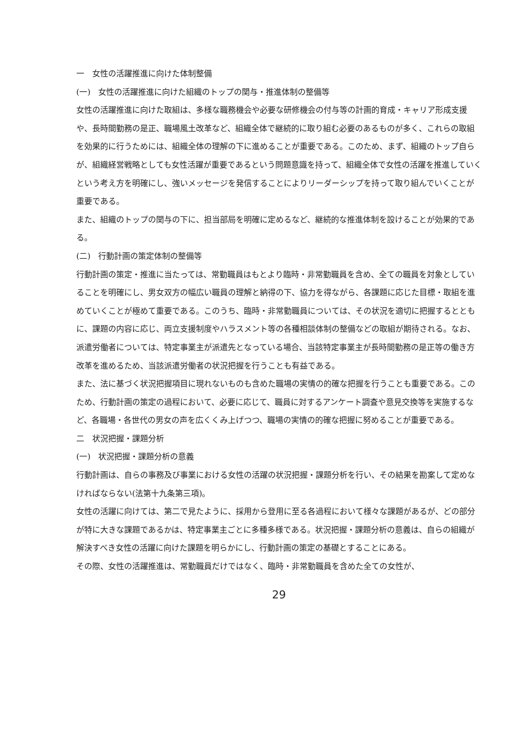一　女性の活躍推進に向けた体制整備
(一)　女性の活躍推進に向けた組織のトップの関与・推進体制の整備等
女性の活躍推進に向けた取組は、多様な職務機会や必要な研修機会の付与等の計画的育成・キャリア形成支援や、長時間勤務の是正、職場風土改革など、組織全体で継続的に取り組む必要のあるものが多く、これらの取組を効果的に行うためには、組織全体の理解の下に進めることが重要である。このため、まず、組織のトップ自らが、組織経営戦略としても女性活躍が重要であるという問題意識を持って、組織全体で女性の活躍を推進していくという考え方を明確にし、強いメッセージを発信することによりリーダーシップを持って取り組んでいくことが重要である。
また、組織のトップの関与の下に、担当部局を明確に定めるなど、継続的な推進体制を設けることが効果的である。
(二)　行動計画の策定体制の整備等
行動計画の策定・推進に当たっては、常勤職員はもとより臨時・非常勤職員を含め、全ての職員を対象としていることを明確にし、男女双方の幅広い職員の理解と納得の下、協力を得ながら、各課題に応じた目標・取組を進めていくことが極めて重要である。このうち、臨時・非常勤職員については、その状況を適切に把握するとともに、課題の内容に応じ、両立支援制度やハラスメント等の各種相談体制の整備などの取組が期待される。なお、派遣労働者については、特定事業主が派遣先となっている場合、当該特定事業主が長時間勤務の是正等の働き方改革を進めるため、当該派遣労働者の状況把握を行うことも有益である。
また、法に基づく状況把握項目に現れないものも含めた職場の実情の的確な把握を行うことも重要である。このため、行動計画の策定の過程において、必要に応じて、職員に対するアンケート調査や意見交換等を実施するなど、各職場・各世代の男女の声を広くくみ上げつつ、職場の実情の的確な把握に努めることが重要である。
二　状況把握・課題分析
(一)　状況把握・課題分析の意義
行動計画は、自らの事務及び事業における女性の活躍の状況把握・課題分析を行い、その結果を勘案して定めなければならない(法第十九条第三項)。
女性の活躍に向けては、第二で見たように、採用から登用に至る各過程において様々な課題があるが、どの部分が特に大きな課題であるかは、特定事業主ごとに多種多様である。状況把握・課題分析の意義は、自らの組織が解決すべき女性の活躍に向けた課題を明らかにし、行動計画の策定の基礎とすることにある。
その際、女性の活躍推進は、常勤職員だけではなく、臨時・非常勤職員を含めた全ての女性が、
29